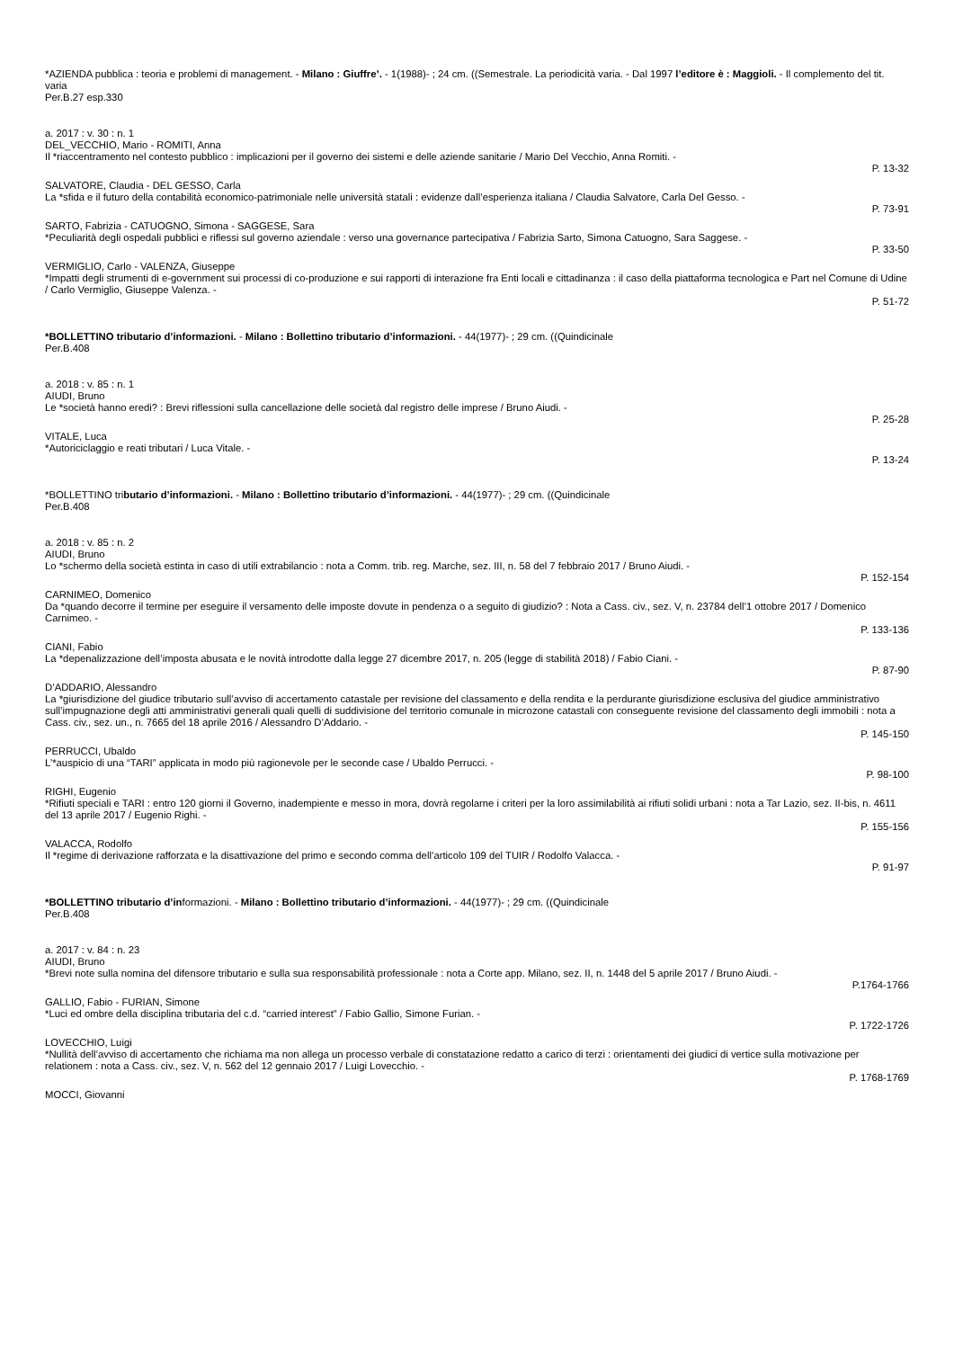*AZIENDA pubblica : teoria e problemi di management. - Milano : Giuffre’. - 1(1988)- ; 24 cm. ((Semestrale. La periodicità varia. - Dal 1997 l’editore è : Maggioli. - Il complemento del tit. varia
Per.B.27 esp.330
a. 2017 : v. 30 : n. 1
DEL_VECCHIO, Mario - ROMITI, Anna
Il *riaccentramento nel contesto pubblico : implicazioni per il governo dei sistemi e delle aziende sanitarie / Mario Del Vecchio, Anna Romiti. -
P. 13-32
SALVATORE, Claudia - DEL GESSO, Carla
La *sfida e il futuro della contabilità economico-patrimoniale nelle università statali : evidenze dall’esperienza italiana / Claudia Salvatore, Carla Del Gesso. -
P. 73-91
SARTO, Fabrizia - CATUOGNO, Simona - SAGGESE, Sara
*Peculiarità degli ospedali pubblici e riflessi sul governo aziendale : verso una governance partecipativa / Fabrizia Sarto, Simona Catuogno, Sara Saggese. -
P. 33-50
VERMIGLIO, Carlo - VALENZA, Giuseppe
*Impatti degli strumenti di e-government sui processi di co-produzione e sui rapporti di interazione fra Enti locali e cittadinanza : il caso della piattaforma tecnologica e Part nel Comune di Udine / Carlo Vermiglio, Giuseppe Valenza. -
P. 51-72
*BOLLETTINO tributario d’informazioni. - Milano : Bollettino tributario d’informazioni. - 44(1977)- ; 29 cm. ((Quindicinale
Per.B.408
a. 2018 : v. 85 : n. 1
AIUDI, Bruno
Le *società hanno eredi? : Brevi riflessioni sulla cancellazione delle società dal registro delle imprese / Bruno Aiudi. -
P. 25-28
VITALE, Luca
*Autoriciclaggio e reati tributari / Luca Vitale. -
P. 13-24
*BOLLETTINO tributario d’informazioni. - Milano : Bollettino tributario d’informazioni. - 44(1977)- ; 29 cm. ((Quindicinale
Per.B.408
a. 2018 : v. 85 : n. 2
AIUDI, Bruno
Lo *schermo della società estinta in caso di utili extrabilancio : nota a Comm. trib. reg. Marche, sez. III, n. 58 del 7 febbraio 2017 / Bruno Aiudi. -
P. 152-154
CARNIMEO, Domenico
Da *quando decorre il termine per eseguire il versamento delle imposte dovute in pendenza o a seguito di giudizio? : Nota a Cass. civ., sez. V, n. 23784 dell’1 ottobre 2017 / Domenico Carnimeo. -
P. 133-136
CIANI, Fabio
La *depenalizzazione dell’imposta abusata e le novità introdotte dalla legge 27 dicembre 2017, n. 205 (legge di stabilità 2018) / Fabio Ciani. -
P. 87-90
D’ADDARIO, Alessandro
La *giurisdizione del giudice tributario sull’avviso di accertamento catastale per revisione del classamento e della rendita e la perdurante giurisdizione esclusiva del giudice amministrativo sull’impugnazione degli atti amministrativi generali quali quelli di suddivisione del territorio comunale in microzone catastali con conseguente revisione del classamento degli immobili : nota a Cass. civ., sez. un., n. 7665 del 18 aprile 2016 / Alessandro D’Addario. -
P. 145-150
PERRUCCI, Ubaldo
L’*auspicio di una “TARI” applicata in modo più ragionevole per le seconde case / Ubaldo Perrucci. -
P. 98-100
RIGHI, Eugenio
*Rifiuti speciali e TARI : entro 120 giorni il Governo, inadempiente e messo in mora, dovrà regolarne i criteri per la loro assimilabilità ai rifiuti solidi urbani : nota a Tar Lazio, sez. II-bis, n. 4611 del 13 aprile 2017 / Eugenio Righi. -
P. 155-156
VALACCA, Rodolfo
Il *regime di derivazione rafforzata e la disattivazione del primo e secondo comma dell’articolo 109 del TUIR / Rodolfo Valacca. -
P. 91-97
*BOLLETTINO tributario d’informazioni. - Milano : Bollettino tributario d’informazioni. - 44(1977)- ; 29 cm. ((Quindicinale
Per.B.408
a. 2017 : v. 84 : n. 23
AIUDI, Bruno
*Brevi note sulla nomina del difensore tributario e sulla sua responsabilità professionale : nota a Corte app. Milano, sez. II, n. 1448 del 5 aprile 2017 / Bruno Aiudi. -
P.1764-1766
GALLIO, Fabio - FURIAN, Simone
*Luci ed ombre della disciplina tributaria del c.d. “carried interest” / Fabio Gallio, Simone Furian. -
P. 1722-1726
LOVECCHIO, Luigi
*Nullità dell’avviso di accertamento che richiama ma non allega un processo verbale di constatazione redatto a carico di terzi : orientamenti dei giudici di vertice sulla motivazione per relationem : nota a Cass. civ., sez. V, n. 562 del 12 gennaio 2017 / Luigi Lovecchio. -
P. 1768-1769
MOCCI, Giovanni